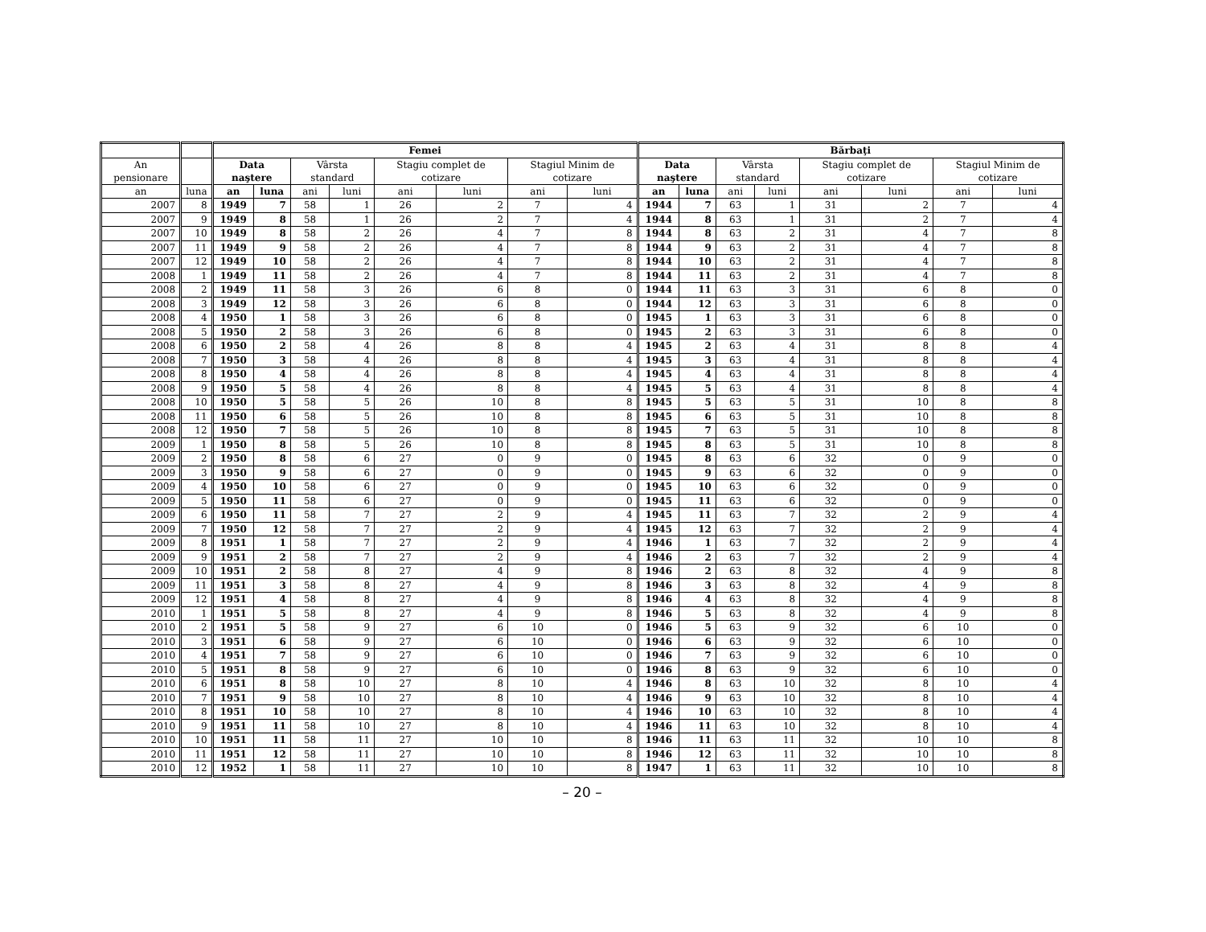| | | Femei | | | | | | | | Bărbaţi | | | | | | | |
| --- | --- | --- | --- | --- | --- | --- | --- | --- | --- | --- | --- | --- | --- | --- | --- | --- | --- |
| An pensionare | | Data naştere | | Vârsta standard | | Stagiu complet de cotizare | | Stagiul Minim de cotizare | | Data naştere | | Vârsta standard | | Stagiu complet de cotizare | | Stagiul Minim de cotizare | |
| an | luna | an | luna | ani | luni | ani | luni | ani | luni | an | luna | ani | luni | ani | luni | ani | luni |
| 2007 | 8 | 1949 | 7 | 58 | 1 | 26 | 2 | 7 | 4 | 1944 | 7 | 63 | 1 | 31 | 2 | 7 | 4 |
| 2007 | 9 | 1949 | 8 | 58 | 1 | 26 | 2 | 7 | 4 | 1944 | 8 | 63 | 1 | 31 | 2 | 7 | 4 |
| 2007 | 10 | 1949 | 8 | 58 | 2 | 26 | 4 | 7 | 8 | 1944 | 8 | 63 | 2 | 31 | 4 | 7 | 8 |
| 2007 | 11 | 1949 | 9 | 58 | 2 | 26 | 4 | 7 | 8 | 1944 | 9 | 63 | 2 | 31 | 4 | 7 | 8 |
| 2007 | 12 | 1949 | 10 | 58 | 2 | 26 | 4 | 7 | 8 | 1944 | 10 | 63 | 2 | 31 | 4 | 7 | 8 |
| 2008 | 1 | 1949 | 11 | 58 | 2 | 26 | 4 | 7 | 8 | 1944 | 11 | 63 | 2 | 31 | 4 | 7 | 8 |
| 2008 | 2 | 1949 | 11 | 58 | 3 | 26 | 6 | 8 | 0 | 1944 | 11 | 63 | 3 | 31 | 6 | 8 | 0 |
| 2008 | 3 | 1949 | 12 | 58 | 3 | 26 | 6 | 8 | 0 | 1944 | 12 | 63 | 3 | 31 | 6 | 8 | 0 |
| 2008 | 4 | 1950 | 1 | 58 | 3 | 26 | 6 | 8 | 0 | 1945 | 1 | 63 | 3 | 31 | 6 | 8 | 0 |
| 2008 | 5 | 1950 | 2 | 58 | 3 | 26 | 6 | 8 | 0 | 1945 | 2 | 63 | 3 | 31 | 6 | 8 | 0 |
| 2008 | 6 | 1950 | 2 | 58 | 4 | 26 | 8 | 8 | 4 | 1945 | 2 | 63 | 4 | 31 | 8 | 8 | 4 |
| 2008 | 7 | 1950 | 3 | 58 | 4 | 26 | 8 | 8 | 4 | 1945 | 3 | 63 | 4 | 31 | 8 | 8 | 4 |
| 2008 | 8 | 1950 | 4 | 58 | 4 | 26 | 8 | 8 | 4 | 1945 | 4 | 63 | 4 | 31 | 8 | 8 | 4 |
| 2008 | 9 | 1950 | 5 | 58 | 4 | 26 | 8 | 8 | 4 | 1945 | 5 | 63 | 4 | 31 | 8 | 8 | 4 |
| 2008 | 10 | 1950 | 5 | 58 | 5 | 26 | 10 | 8 | 8 | 1945 | 5 | 63 | 5 | 31 | 10 | 8 | 8 |
| 2008 | 11 | 1950 | 6 | 58 | 5 | 26 | 10 | 8 | 8 | 1945 | 6 | 63 | 5 | 31 | 10 | 8 | 8 |
| 2008 | 12 | 1950 | 7 | 58 | 5 | 26 | 10 | 8 | 8 | 1945 | 7 | 63 | 5 | 31 | 10 | 8 | 8 |
| 2009 | 1 | 1950 | 8 | 58 | 5 | 26 | 10 | 8 | 8 | 1945 | 8 | 63 | 5 | 31 | 10 | 8 | 8 |
| 2009 | 2 | 1950 | 8 | 58 | 6 | 27 | 0 | 9 | 0 | 1945 | 8 | 63 | 6 | 32 | 0 | 9 | 0 |
| 2009 | 3 | 1950 | 9 | 58 | 6 | 27 | 0 | 9 | 0 | 1945 | 9 | 63 | 6 | 32 | 0 | 9 | 0 |
| 2009 | 4 | 1950 | 10 | 58 | 6 | 27 | 0 | 9 | 0 | 1945 | 10 | 63 | 6 | 32 | 0 | 9 | 0 |
| 2009 | 5 | 1950 | 11 | 58 | 6 | 27 | 0 | 9 | 0 | 1945 | 11 | 63 | 6 | 32 | 0 | 9 | 0 |
| 2009 | 6 | 1950 | 11 | 58 | 7 | 27 | 2 | 9 | 4 | 1945 | 11 | 63 | 7 | 32 | 2 | 9 | 4 |
| 2009 | 7 | 1950 | 12 | 58 | 7 | 27 | 2 | 9 | 4 | 1945 | 12 | 63 | 7 | 32 | 2 | 9 | 4 |
| 2009 | 8 | 1951 | 1 | 58 | 7 | 27 | 2 | 9 | 4 | 1946 | 1 | 63 | 7 | 32 | 2 | 9 | 4 |
| 2009 | 9 | 1951 | 2 | 58 | 7 | 27 | 2 | 9 | 4 | 1946 | 2 | 63 | 7 | 32 | 2 | 9 | 4 |
| 2009 | 10 | 1951 | 2 | 58 | 8 | 27 | 4 | 9 | 8 | 1946 | 2 | 63 | 8 | 32 | 4 | 9 | 8 |
| 2009 | 11 | 1951 | 3 | 58 | 8 | 27 | 4 | 9 | 8 | 1946 | 3 | 63 | 8 | 32 | 4 | 9 | 8 |
| 2009 | 12 | 1951 | 4 | 58 | 8 | 27 | 4 | 9 | 8 | 1946 | 4 | 63 | 8 | 32 | 4 | 9 | 8 |
| 2010 | 1 | 1951 | 5 | 58 | 8 | 27 | 4 | 9 | 8 | 1946 | 5 | 63 | 8 | 32 | 4 | 9 | 8 |
| 2010 | 2 | 1951 | 5 | 58 | 9 | 27 | 6 | 10 | 0 | 1946 | 5 | 63 | 9 | 32 | 6 | 10 | 0 |
| 2010 | 3 | 1951 | 6 | 58 | 9 | 27 | 6 | 10 | 0 | 1946 | 6 | 63 | 9 | 32 | 6 | 10 | 0 |
| 2010 | 4 | 1951 | 7 | 58 | 9 | 27 | 6 | 10 | 0 | 1946 | 7 | 63 | 9 | 32 | 6 | 10 | 0 |
| 2010 | 5 | 1951 | 8 | 58 | 9 | 27 | 6 | 10 | 0 | 1946 | 8 | 63 | 9 | 32 | 6 | 10 | 0 |
| 2010 | 6 | 1951 | 8 | 58 | 10 | 27 | 8 | 10 | 4 | 1946 | 8 | 63 | 10 | 32 | 8 | 10 | 4 |
| 2010 | 7 | 1951 | 9 | 58 | 10 | 27 | 8 | 10 | 4 | 1946 | 9 | 63 | 10 | 32 | 8 | 10 | 4 |
| 2010 | 8 | 1951 | 10 | 58 | 10 | 27 | 8 | 10 | 4 | 1946 | 10 | 63 | 10 | 32 | 8 | 10 | 4 |
| 2010 | 9 | 1951 | 11 | 58 | 10 | 27 | 8 | 10 | 4 | 1946 | 11 | 63 | 10 | 32 | 8 | 10 | 4 |
| 2010 | 10 | 1951 | 11 | 58 | 11 | 27 | 10 | 10 | 8 | 1946 | 11 | 63 | 11 | 32 | 10 | 10 | 8 |
| 2010 | 11 | 1951 | 12 | 58 | 11 | 27 | 10 | 10 | 8 | 1946 | 12 | 63 | 11 | 32 | 10 | 10 | 8 |
| 2010 | 12 | 1952 | 1 | 58 | 11 | 27 | 10 | 10 | 8 | 1947 | 1 | 63 | 11 | 32 | 10 | 10 | 8 |
– 20 –